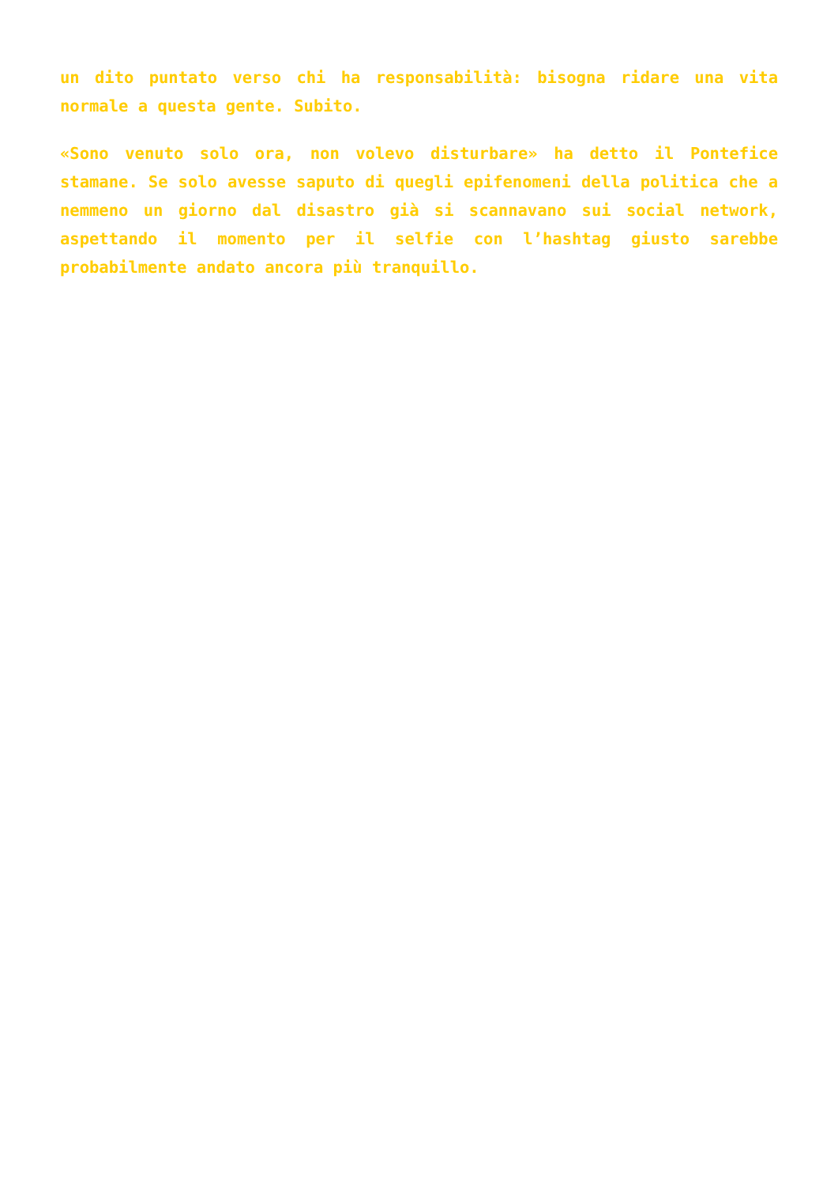un dito puntato verso chi ha responsabilità: bisogna ridare una vita normale a questa gente. Subito.
«Sono venuto solo ora, non volevo disturbare» ha detto il Pontefice stamane. Se solo avesse saputo di quegli epifenomeni della politica che a nemmeno un giorno dal disastro già si scannavano sui social network, aspettando il momento per il selfie con l’hashtag giusto sarebbe probabilmente andato ancora più tranquillo.